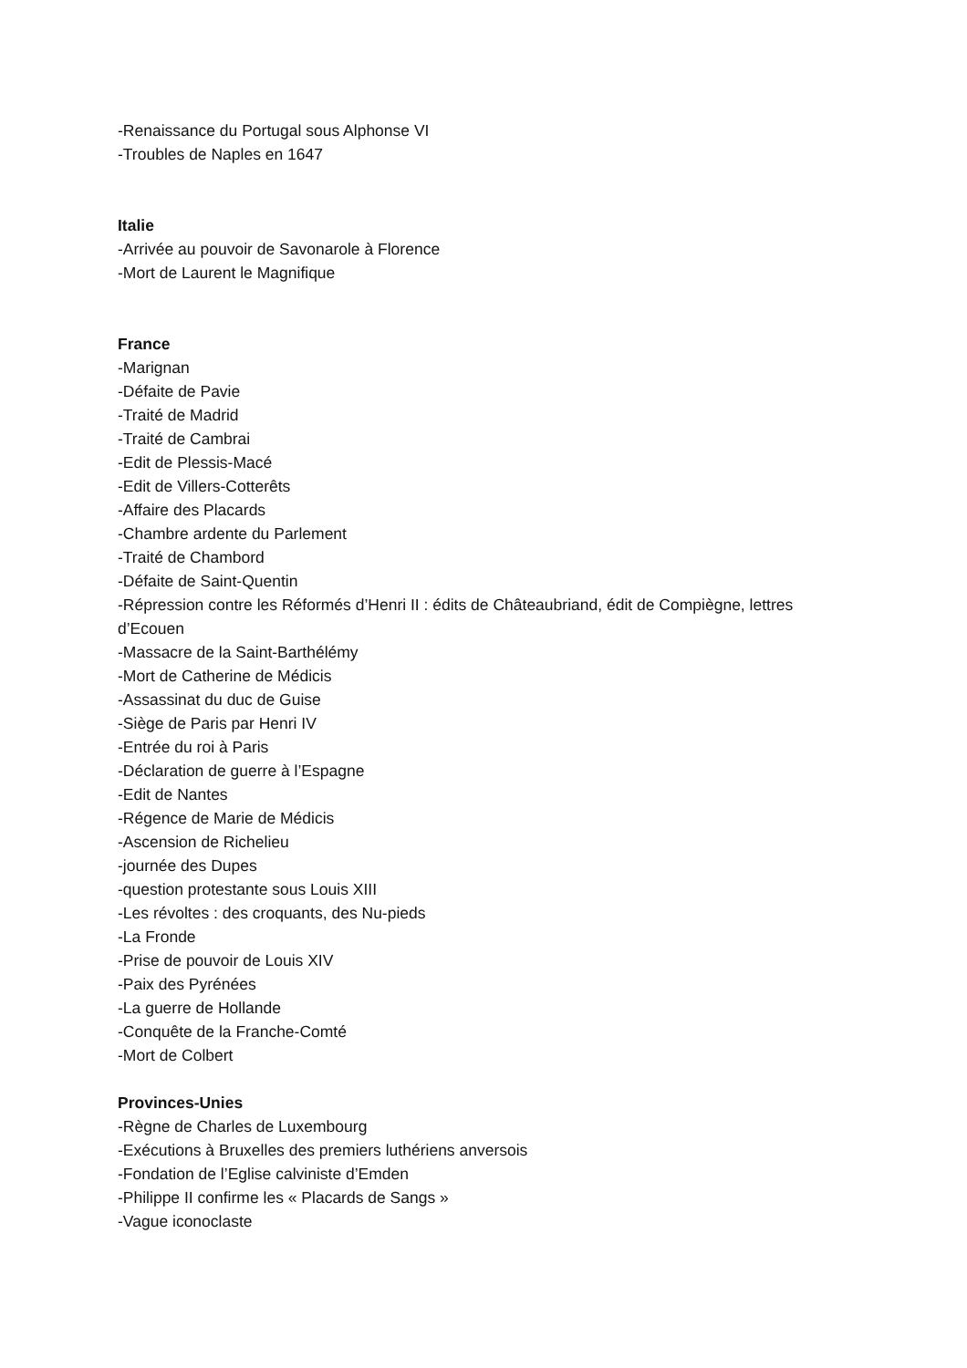-Renaissance du Portugal sous Alphonse VI
-Troubles de Naples en 1647
Italie
-Arrivée au pouvoir de Savonarole à Florence
-Mort de Laurent le Magnifique
France
-Marignan
-Défaite de Pavie
-Traité de Madrid
-Traité de Cambrai
-Edit de Plessis-Macé
-Edit de Villers-Cotterêts
-Affaire des Placards
-Chambre ardente du Parlement
-Traité de Chambord
-Défaite de Saint-Quentin
-Répression contre les Réformés d’Henri II : édits de Châteaubriand, édit de Compiègne, lettres d’Ecouen
-Massacre de la Saint-Barthélémy
-Mort de Catherine de Médicis
-Assassinat du duc de Guise
-Siège de Paris par Henri IV
-Entrée du roi à Paris
-Déclaration de guerre à l’Espagne
-Edit de Nantes
-Régence de Marie de Médicis
-Ascension de Richelieu
-journée des Dupes
-question protestante sous Louis XIII
-Les révoltes : des croquants, des Nu-pieds
-La Fronde
-Prise de pouvoir de Louis XIV
-Paix des Pyrénées
-La guerre de Hollande
-Conquête de la Franche-Comté
-Mort de Colbert
Provinces-Unies
-Règne de Charles de Luxembourg
-Exécutions à Bruxelles des premiers luthériens anversois
-Fondation de l’Eglise calviniste d’Emden
-Philippe II confirme les « Placards de Sangs »
-Vague iconoclaste